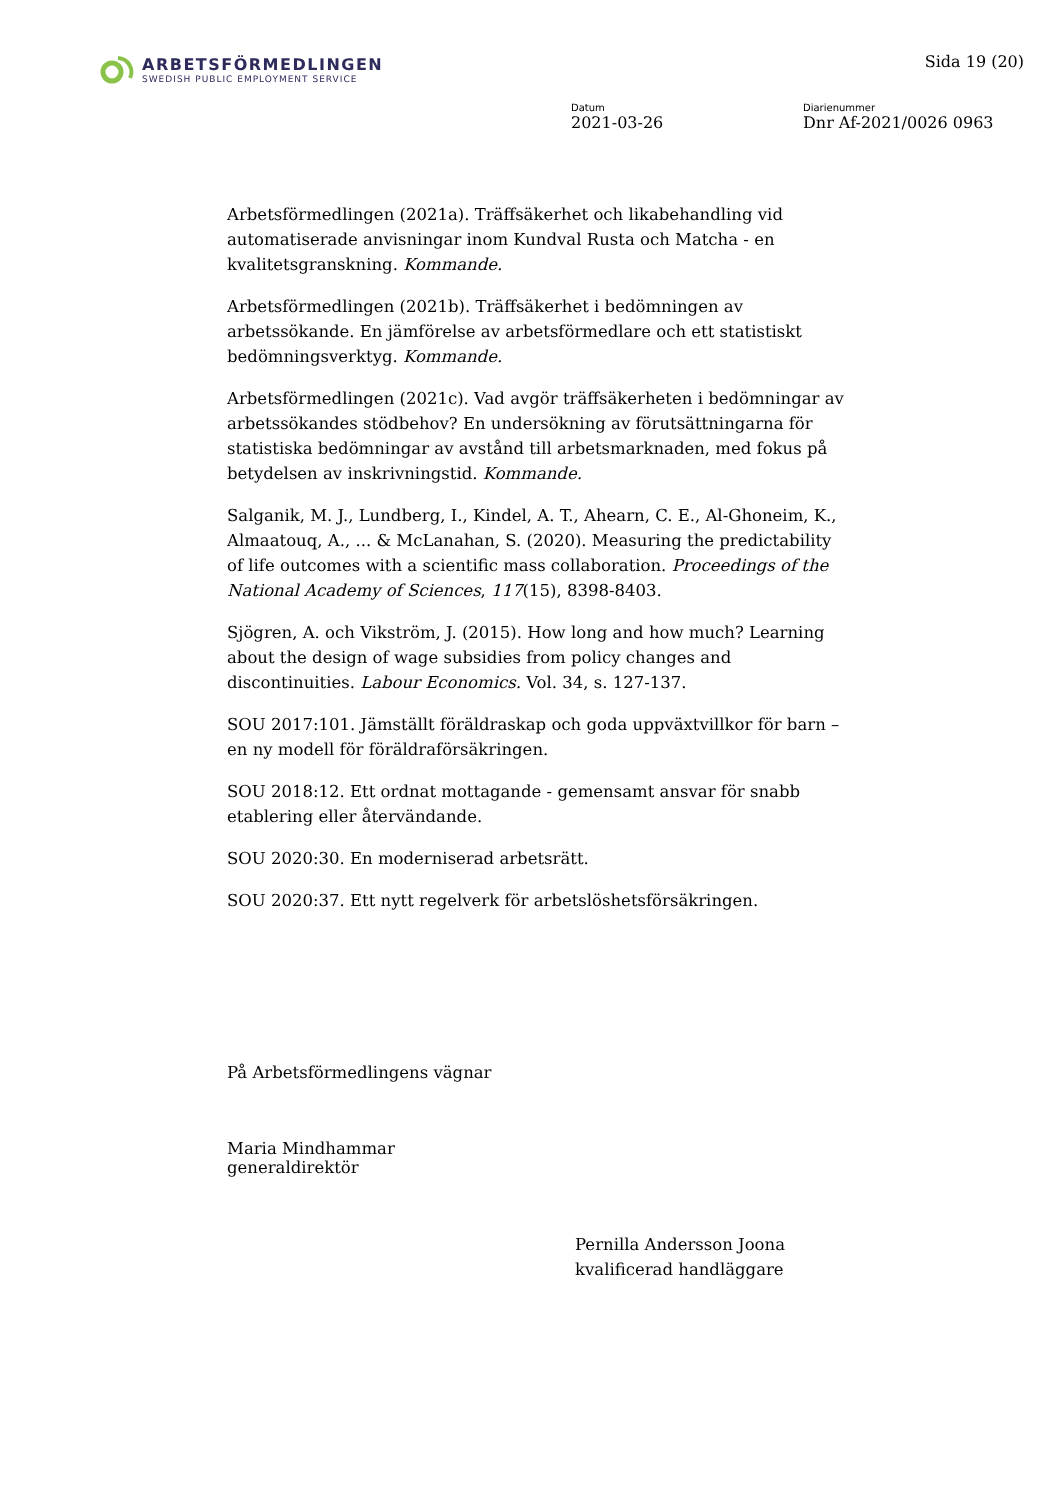ARBETSFÖRMEDLINGEN
SWEDISH PUBLIC EMPLOYMENT SERVICE
Sida 19 (20)
Datum
2021-03-26
Diarienummer
Dnr Af-2021/0026 0963
Arbetsförmedlingen (2021a). Träffsäkerhet och likabehandling vid automatiserade anvisningar inom Kundval Rusta och Matcha - en kvalitetsgranskning. Kommande.
Arbetsförmedlingen (2021b). Träffsäkerhet i bedömningen av arbetssökande. En jämförelse av arbetsförmedlare och ett statistiskt bedömningsverktyg. Kommande.
Arbetsförmedlingen (2021c). Vad avgör träffsäkerheten i bedömningar av arbetssökandes stödbehov? En undersökning av förutsättningarna för statistiska bedömningar av avstånd till arbetsmarknaden, med fokus på betydelsen av inskrivningstid. Kommande.
Salganik, M. J., Lundberg, I., Kindel, A. T., Ahearn, C. E., Al-Ghoneim, K., Almaatouq, A., ... & McLanahan, S. (2020). Measuring the predictability of life outcomes with a scientific mass collaboration. Proceedings of the National Academy of Sciences, 117(15), 8398-8403.
Sjögren, A. och Vikström, J. (2015). How long and how much? Learning about the design of wage subsidies from policy changes and discontinuities. Labour Economics. Vol. 34, s. 127-137.
SOU 2017:101. Jämställt föräldraskap och goda uppväxtvillkor för barn – en ny modell för föräldraförsäkringen.
SOU 2018:12. Ett ordnat mottagande - gemensamt ansvar för snabb etablering eller återvändande.
SOU 2020:30. En moderniserad arbetsrätt.
SOU 2020:37. Ett nytt regelverk för arbetslöshetsförsäkringen.
På Arbetsförmedlingens vägnar
Maria Mindhammar
generaldirektör
Pernilla Andersson Joona
kvalificerad handläggare